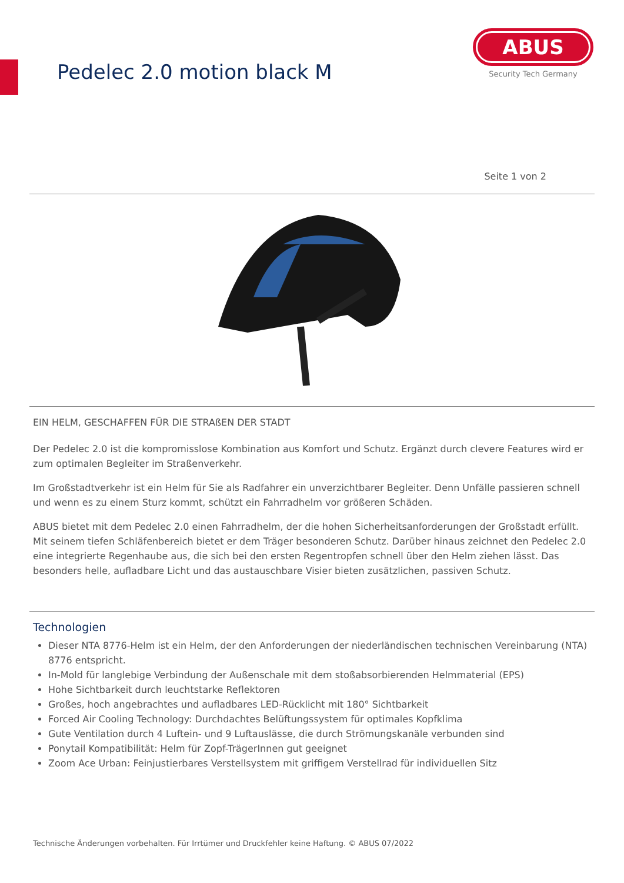Pedelec 2.0 motion black M
ABUS
Security Tech Germany
Seite 1 von 2
EIN HELM, GESCHAFFEN FÜR DIE STRAßEN DER STADT
Der Pedelec 2.0 ist die kompromisslose Kombination aus Komfort und Schutz. Ergänzt durch clevere Features wird er zum optimalen Begleiter im Straßenverkehr.
Im Großstadtverkehr ist ein Helm für Sie als Radfahrer ein unverzichtbarer Begleiter. Denn Unfälle passieren schnell und wenn es zu einem Sturz kommt, schützt ein Fahrradhelm vor größeren Schäden.
ABUS bietet mit dem Pedelec 2.0 einen Fahrradhelm, der die hohen Sicherheitsanforderungen der Großstadt erfüllt. Mit seinem tiefen Schläfenbereich bietet er dem Träger besonderen Schutz. Darüber hinaus zeichnet den Pedelec 2.0 eine integrierte Regenhaube aus, die sich bei den ersten Regentropfen schnell über den Helm ziehen lässt. Das besonders helle, aufladbare Licht und das austauschbare Visier bieten zusätzlichen, passiven Schutz.
Technologien
Dieser NTA 8776-Helm ist ein Helm, der den Anforderungen der niederländischen technischen Vereinbarung (NTA) 8776 entspricht.
In-Mold für langlebige Verbindung der Außenschale mit dem stoßabsorbierenden Helmmaterial (EPS)
Hohe Sichtbarkeit durch leuchtstarke Reflektoren
Großes, hoch angebrachtes und aufladbares LED-Rücklicht mit 180° Sichtbarkeit
Forced Air Cooling Technology: Durchdachtes Belüftungssystem für optimales Kopfklima
Gute Ventilation durch 4 Luftein- und 9 Luftauslässe, die durch Strömungskanäle verbunden sind
Ponytail Kompatibilität: Helm für Zopf-TrägerInnen gut geeignet
Zoom Ace Urban: Feinjustierbares Verstellsystem mit griffigem Verstellrad für individuellen Sitz
Technische Änderungen vorbehalten. Für Irrtümer und Druckfehler keine Haftung. © ABUS 07/2022